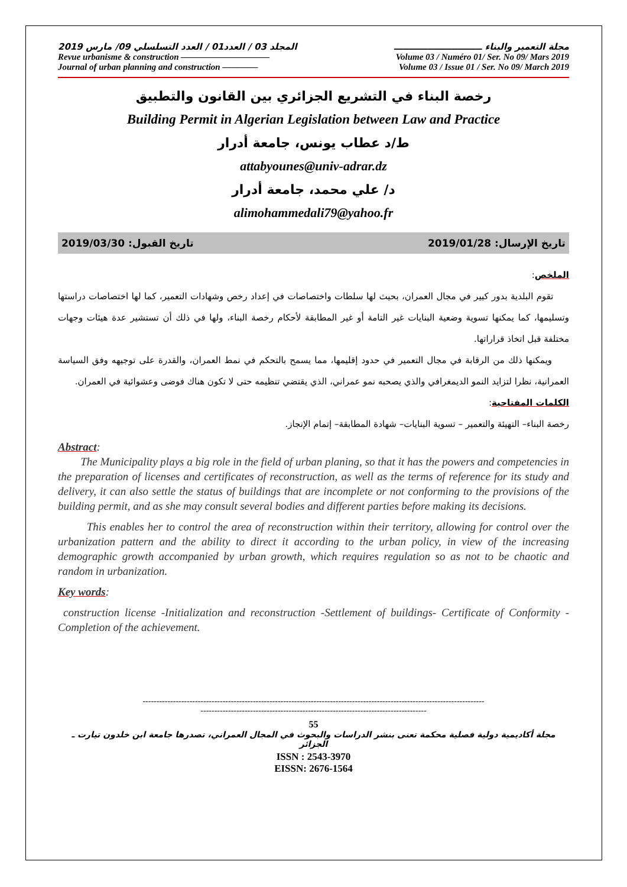مجلة التعمير والبناء ـــــــــــــــــــــــــــــ المجلد 03 / العدد01 / العدد التسلسلي 09/ مارس 2019
Revue urbanisme & construction —————————— Volume 03 / Numéro 01/ Ser. No 09/ Mars 2019
Journal of urban planning and construction ———— Volume 03 / Issue 01 / Ser. No 09/ March 2019
رخصة البناء في التشريع الجزائري بين القانون والتطبيق
Building Permit in Algerian Legislation between Law and Practice
ط/د عطاب يونس، جامعة أدرار
attabyounes@univ-adrar.dz
د/ علي محمد، جامعة أدرار
alimohammedali79@yahoo.fr
تاريخ الإرسال: 2019/01/28 تاريخ القبول: 2019/03/30
الملخص:
تقوم البلدية بدور كبير في مجال العمران، بحيث لها سلطات واختصاصات في إعداد رخص وشهادات التعمير، كما لها اختصاصات دراستها وتسليمها، كما يمكنها تسوية وضعية البنايات غير التامة أو غير المطابقة لأحكام رخصة البناء، ولها في ذلك أن تستشير عدة هيئات وجهات مختلفة قبل اتخاذ قراراتها.
ويمكنها ذلك من الرقابة في مجال التعمير في حدود إقليمها، مما يسمح بالتحكم في نمط العمران، والقدرة على توجيهه وفق السياسة العمرانية، نظرا لتزايد النمو الديمغرافي والذي يصحبه نمو عمراني، الذي يقتضي تنظيمه حتى لا تكون هناك فوضى وعشوائية في العمران.
الكلمات المفتاحية:
رخصة البناء– التهيئة والتعمير – تسوية البنايات– شهادة المطابقة– إتمام الإنجاز.
Abstract:
The Municipality plays a big role in the field of urban planing, so that it has the powers and competencies in the preparation of licenses and certificates of reconstruction, as well as the terms of reference for its study and delivery, it can also settle the status of buildings that are incomplete or not conforming to the provisions of the building permit, and as she may consult several bodies and different parties before making its decisions.
This enables her to control the area of reconstruction within their territory, allowing for control over the urbanization pattern and the ability to direct it according to the urban policy, in view of the increasing demographic growth accompanied by urban growth, which requires regulation so as not to be chaotic and random in urbanization.
Key words:
construction license -Initialization and reconstruction -Settlement of buildings- Certificate of Conformity -Completion of the achievement.
----------------------------------------------------------------------------------------------------------------------------
----------------------------------------------------------------------------------
55
مجلة أكاديمية دولية فصلية محكمة تعنى بنشر الدراسات والبحوث في المجال العمراني، تصدرها جامعة ابن خلدون تيارت ـ الجزائر
ISSN : 2543-3970
EISSN: 2676-1564